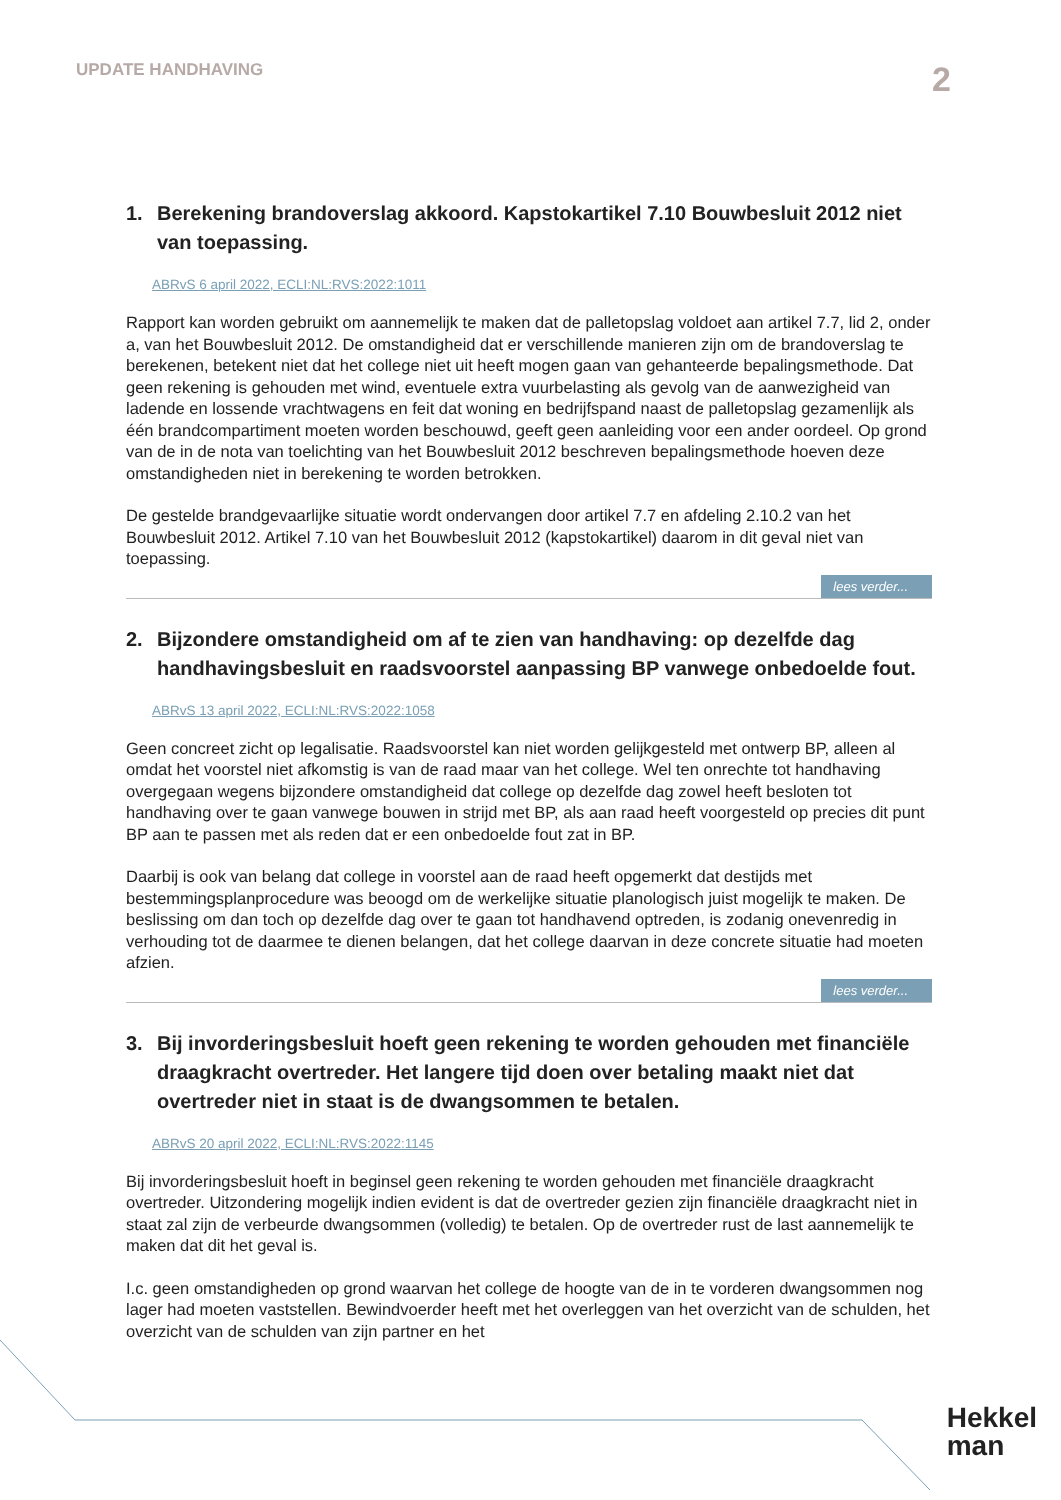UPDATE HANDHAVING
2
1. Berekening brandoverslag akkoord. Kapstokartikel 7.10 Bouwbesluit 2012 niet van toepassing.
ABRvS 6 april 2022, ECLI:NL:RVS:2022:1011
Rapport kan worden gebruikt om aannemelijk te maken dat de palletopslag voldoet aan artikel 7.7, lid 2, onder a, van het Bouwbesluit 2012. De omstandigheid dat er verschillende manieren zijn om de brandoverslag te berekenen, betekent niet dat het college niet uit heeft mogen gaan van gehanteerde bepalingsmethode. Dat geen rekening is gehouden met wind, eventuele extra vuurbelasting als gevolg van de aanwezigheid van ladende en lossende vrachtwagens en feit dat woning en bedrijfspand naast de palletopslag gezamenlijk als één brandcompartiment moeten worden beschouwd, geeft geen aanleiding voor een ander oordeel. Op grond van de in de nota van toelichting van het Bouwbesluit 2012 beschreven bepalingsmethode hoeven deze omstandigheden niet in berekening te worden betrokken.
De gestelde brandgevaarlijke situatie wordt ondervangen door artikel 7.7 en afdeling 2.10.2 van het Bouwbesluit 2012. Artikel 7.10 van het Bouwbesluit 2012 (kapstokartikel) daarom in dit geval niet van toepassing.
lees verder...
2. Bijzondere omstandigheid om af te zien van handhaving: op dezelfde dag handhavingsbesluit en raadsvoorstel aanpassing BP vanwege onbedoelde fout.
ABRvS 13 april 2022, ECLI:NL:RVS:2022:1058
Geen concreet zicht op legalisatie. Raadsvoorstel kan niet worden gelijkgesteld met ontwerp BP, alleen al omdat het voorstel niet afkomstig is van de raad maar van het college. Wel ten onrechte tot handhaving overgegaan wegens bijzondere omstandigheid dat college op dezelfde dag zowel heeft besloten tot handhaving over te gaan vanwege bouwen in strijd met BP, als aan raad heeft voorgesteld op precies dit punt BP aan te passen met als reden dat er een onbedoelde fout zat in BP.
Daarbij is ook van belang dat college in voorstel aan de raad heeft opgemerkt dat destijds met bestemmingsplanprocedure was beoogd om de werkelijke situatie planologisch juist mogelijk te maken. De beslissing om dan toch op dezelfde dag over te gaan tot handhavend optreden, is zodanig onevenredig in verhouding tot de daarmee te dienen belangen, dat het college daarvan in deze concrete situatie had moeten afzien.
lees verder...
3. Bij invorderingsbesluit hoeft geen rekening te worden gehouden met financiële draagkracht overtreder. Het langere tijd doen over betaling maakt niet dat overtreder niet in staat is de dwangsommen te betalen.
ABRvS 20 april 2022, ECLI:NL:RVS:2022:1145
Bij invorderingsbesluit hoeft in beginsel geen rekening te worden gehouden met financiële draagkracht overtreder. Uitzondering mogelijk indien evident is dat de overtreder gezien zijn financiële draagkracht niet in staat zal zijn de verbeurde dwangsommen (volledig) te betalen. Op de overtreder rust de last aannemelijk te maken dat dit het geval is.
I.c. geen omstandigheden op grond waarvan het college de hoogte van de in te vorderen dwangsommen nog lager had moeten vaststellen. Bewindvoerder heeft met het overleggen van het overzicht van de schulden, het overzicht van de schulden van zijn partner en het
Hekkel
man